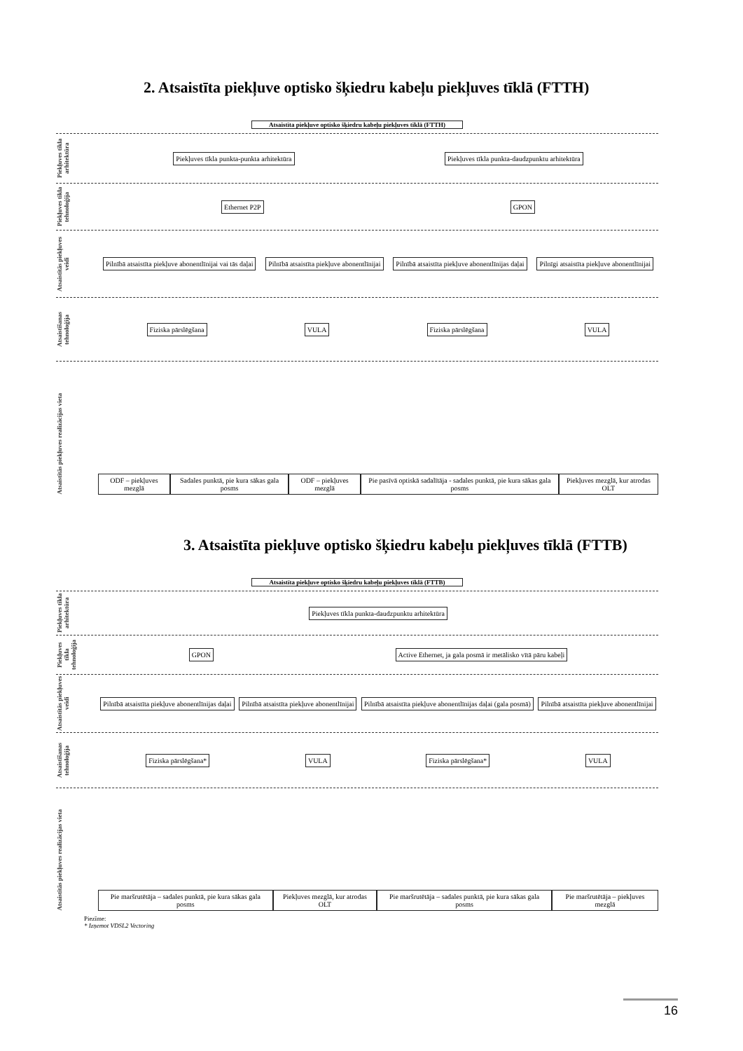2. Atsaistīta piekļuve optisko šķiedru kabeļu piekļuves tīklā (FTTH)
Atsaistīta piekļuve optisko šķiedru kabeļu piekļuves tīklā (FTTH)
Piekļuves tīkla arhitektūra
Piekļuves tīkla punkta-punkta arhitektūra
Piekļuves tīkla punkta-daudzpunktu arhitektūra
Piekļuves tīkla tehnoloģija
Ethernet P2P GPON
Atsaistītās piekļuves veidi
Pilnībā atsaistīta piekļuve abonentlīnijai vai tās daļai
Pilnībā atsaistīta piekļuve abonentlīnijai
Pilnībā atsaistīta piekļuve abonentlīnijas daļai
Pilnīgi atsaistīta piekļuve abonentlīnijai
Atsaistīšanas tehnoloģija
Fiziska pārslēgšana VULA Fiziska pārslēgšana VULA
Atsaistītās piekļuves realizācijas vieta
ODF – piekļuves mezglā
Sadales punktā, pie kura sākas gala posms
ODF – piekļuves mezglā
Pie pasīvā optiskā sadalītāja - sadales punktā, pie kura sākas gala posms
Piekļuves mezglā, kur atrodas OLT
3. Atsaistīta piekļuve optisko šķiedru kabeļu piekļuves tīklā (FTTB)
Atsaistīta piekļuve optisko šķiedru kabeļu piekļuves tīklā (FTTB)
Piekļuves tīkla arhitektūra
Piekļuves tīkla punkta-daudzpunktu arhitektūra
Piekļuves tīkla tehnoloģija
GPON
Active Ethernet, ja gala posmā ir metālisko vītā pāru kabeļi
Atsaistītās piekļuves veidi
Pilnībā atsaistīta piekļuve abonentlīnijas daļai
Pilnībā atsaistīta piekļuve abonentlīnijai
Pilnībā atsaistīta piekļuve abonentlīnijas daļai (gala posmā)
Pilnībā atsaistīta piekļuve abonentlīnijai
Atsaistīšanas tehnoloģija
Fiziska pārslēgšana* VULA Fiziska pārslēgšana* VULA
Atsaistītās piekļuves realizācijas vieta
Pie maršrutētāja – sadales punktā, pie kura sākas gala posms
Piekļuves mezglā, kur atrodas OLT
Pie maršrutētāja – sadales punktā, pie kura sākas gala posms
Pie maršrutētāja – piekļuves mezglā
Piezīme:
* Izņemot VDSL2 Vectoring
16